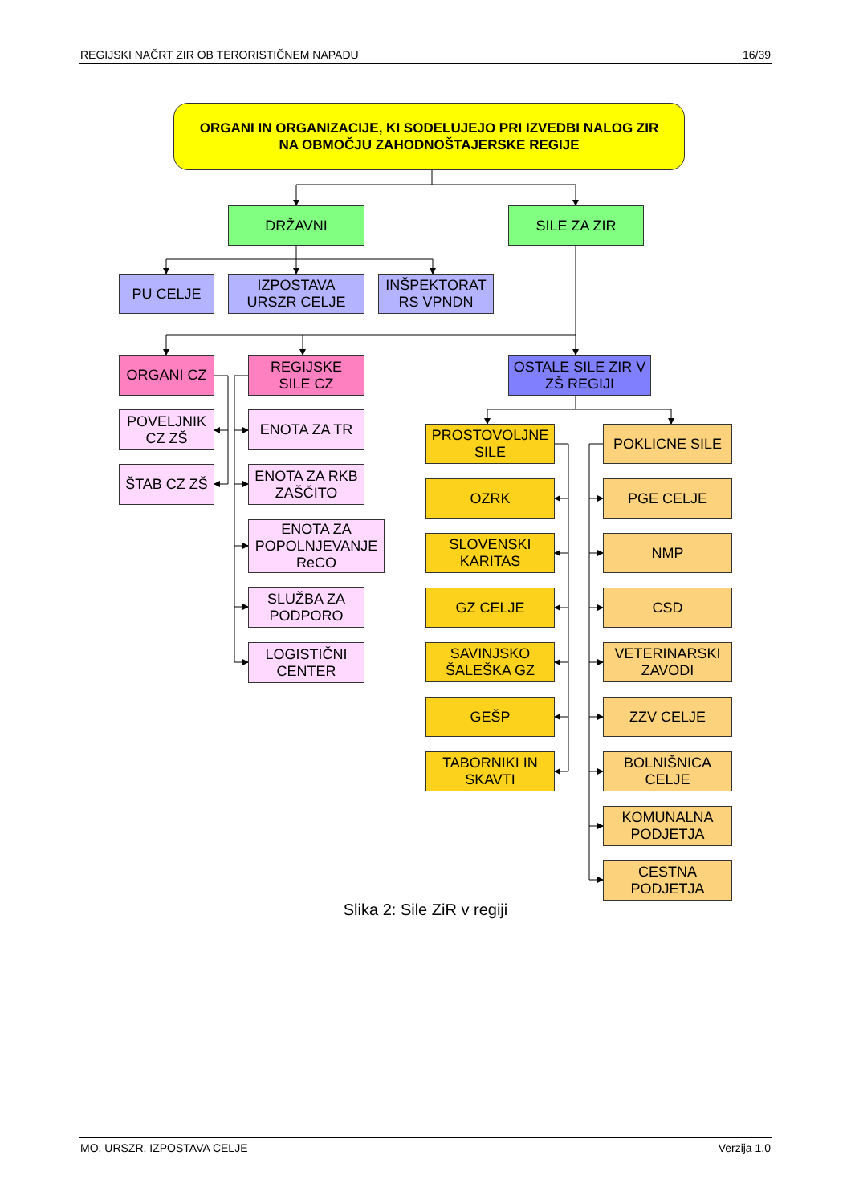REGIJSKI NAČRT ZIR OB TERORISTIČNEM NAPADU 16/39
ORGANI IN ORGANIZACIJE, KI SODELUJEJO PRI IZVEDBI NALOG ZIR
NA OBMOČJU ZAHODNOŠTAJERSKE REGIJE
DRŽAVNI
SILE ZA ZIR
PU CELJE
IZPOSTAVA
URSZR CELJE
INŠPEKTORAT
RS VPNDN
ORGANI CZ
POVELJNIK
CZ ZŠ
ŠTAB CZ ZŠ
REGIJSKE
SILE CZ
ENOTA ZA TR
ENOTA ZA RKB
ZAŠČITO
ENOTA ZA
POPOLNJEVANJE
ReCO
SLUŽBA ZA
PODPORO
LOGISTIČNI
CENTER
OSTALE SILE ZIR V
ZŠ REGIJI
PROSTOVOLJNE
SILE
OZRK
SLOVENSKI
KARITAS
GZ CELJE
SAVINJSKO
ŠALEŠKA GZ
GEŠP
TABORNIKI IN
SKAVTI
POKLICNE SILE
PGE CELJE
NMP
CSD
VETERINARSKI
ZAVODI
ZZV CELJE
BOLNIŠNICA
CELJE
KOMUNALNA
PODJETJA
CESTNA
PODJETJA
Slika 2: Sile ZiR v regiji
MO, URSZR, IZPOSTAVA CELJE Verzija 1.0